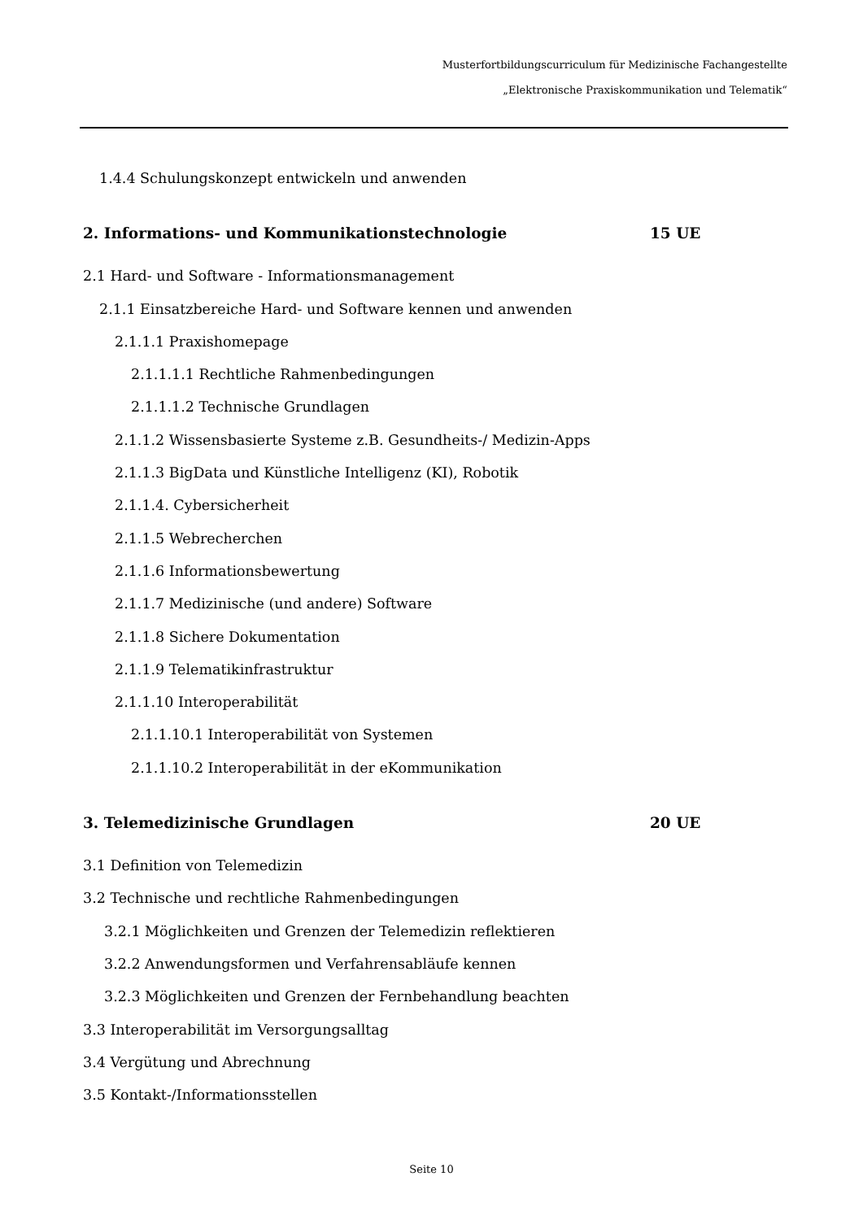Musterfortbildungscurriculum für Medizinische Fachangestellte
„Elektronische Praxiskommunikation und Telematik“
1.4.4 Schulungskonzept entwickeln und anwenden
2. Informations- und Kommunikationstechnologie 15 UE
2.1 Hard- und Software - Informationsmanagement
2.1.1 Einsatzbereiche Hard- und Software kennen und anwenden
2.1.1.1 Praxishomepage
2.1.1.1.1 Rechtliche Rahmenbedingungen
2.1.1.1.2 Technische Grundlagen
2.1.1.2 Wissensbasierte Systeme z.B. Gesundheits-/ Medizin-Apps
2.1.1.3 BigData und Künstliche Intelligenz (KI), Robotik
2.1.1.4. Cybersicherheit
2.1.1.5 Webrecherchen
2.1.1.6 Informationsbewertung
2.1.1.7 Medizinische (und andere) Software
2.1.1.8 Sichere Dokumentation
2.1.1.9 Telematikinfrastruktur
2.1.1.10 Interoperabilität
2.1.1.10.1 Interoperabilität von Systemen
2.1.1.10.2 Interoperabilität in der eKommunikation
3. Telemedizinische Grundlagen 20 UE
3.1 Definition von Telemedizin
3.2 Technische und rechtliche Rahmenbedingungen
3.2.1 Möglichkeiten und Grenzen der Telemedizin reflektieren
3.2.2 Anwendungsformen und Verfahrensabläufe kennen
3.2.3 Möglichkeiten und Grenzen der Fernbehandlung beachten
3.3 Interoperabilität im Versorgungsalltag
3.4 Vergütung und Abrechnung
3.5 Kontakt-/Informationsstellen
Seite 10